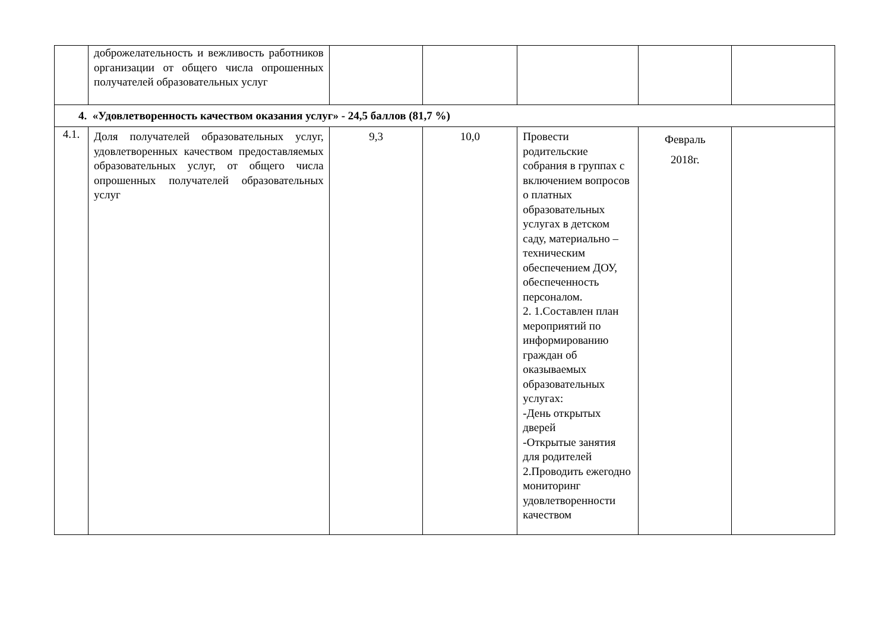| | доброжелательность и вежливость работников организации от общего числа опрошенных получателей образовательных услуг | | | | | |
| 4. «Удовлетворенность качеством оказания услуг» - 24,5 баллов (81,7 %) | | | | | | |
| 4.1. | Доля получателей образовательных услуг, удовлетворенных качеством предоставляемых образовательных услуг, от общего числа опрошенных получателей образовательных услуг | 9,3 | 10,0 | Провести родительские собрания в группах с включением вопросов о платных образовательных услугах в детском саду, материально – техническим обеспечением ДОУ, обеспеченность персоналом. 2. 1.Составлен план мероприятий по информированию граждан об оказываемых образовательных услугах: -День открытых дверей -Открытые занятия для родителей 2.Проводить ежегодно мониторинг удовлетворенности качеством | Февраль 2018г. | |